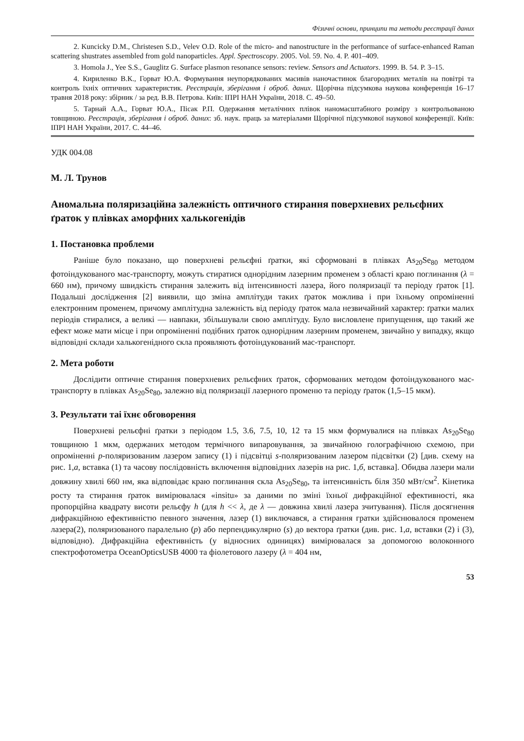Фізичні основи, принципи та методи реєстрації даних
2. Kuncicky D.M., Christesen S.D., Velev O.D. Role of the micro- and nanostructure in the performance of surface-enhanced Raman scattering shustrates assembled from gold nanoparticles. Appl. Spectroscopy. 2005. Vol. 59. No. 4. P. 401–409.
3. Homola J., Yee S.S., Gauglitz G. Surface plasmon resonance sensors: review. Sensors and Actuators. 1999. B. 54. P. 3–15.
4. Кириленко В.К., Горват Ю.А. Формування неупорядкованих масивів наночастинок благородних металів на повітрі та контроль їхніх оптичних характеристик. Реєстрація, зберігання і оброб. даних. Щорічна підсумкова наукова конференція 16–17 травня 2018 року: збірник / за ред. В.В. Петрова. Київ: ІПРІ НАН України, 2018. С. 49–50.
5. Тарнай А.А., Горват Ю.А., Пісак Р.П. Одержання металічних плівок наномасштабного розміру з контрольованою товщиною. Реєстрація, зберігання і оброб. даних: зб. наук. праць за матеріалами Щорічної підсумкової наукової конференції. Київ: ІПРІ НАН України, 2017. С. 44–46.
УДК 004.08
М. Л. Трунов
Аномальна поляризаційна залежність оптичного стирання поверхневих рельєфних ґраток у плівках аморфних халькогенідів
1. Постановка проблеми
Раніше було показано, що поверхневі рельєфні ґратки, які сформовані в плівках As<sub>20</sub>Se<sub>80</sub> методом фотоіндукованого мас-транспорту, можуть стиратися однорідним лазерним променем з області краю поглинання (λ = 660 нм), причому швидкість стирання залежить від інтенсивності лазера, його поляризації та періоду ґраток [1]. Подальші дослідження [2] виявили, що зміна амплітуди таких ґраток можлива і при їхньому опроміненні електронним променем, причому амплітудна залежність від періоду ґраток мала незвичайний характер: ґратки малих періодів стиралися, а великі — навпаки, збільшували свою амплітуду. Було висловлене припущення, що такий же ефект може мати місце і при опроміненні подібних ґраток однорідним лазерним променем, звичайно у випадку, якщо відповідні склади халькогенідного скла проявляють фотоіндукований мас-транспорт.
2. Мета роботи
Дослідити оптичне стирання поверхневих рельєфних ґраток, сформованих методом фотоіндукованого мас-транспорту в плівках As<sub>20</sub>Se<sub>80</sub>, залежно від поляризації лазерного променю та періоду ґраток (1,5–15 мкм).
3. Результати таі їхнє обговорення
Поверхневі рельєфні ґратки з періодом 1.5, 3.6, 7.5, 10, 12 та 15 мкм формувалися на плівках As<sub>20</sub>Se<sub>80</sub> товщиною 1 мкм, одержаних методом термічного випаровування, за звичайною голографічною схемою, при опроміненні p-поляризованим лазером запису (1) і підсвітці s-поляризованим лазером підсвітки (2) [див. схему на рис. 1,а, вставка (1) та часову послідовність включення відповідних лазерів на рис. 1,б, вставка]. Обидва лазери мали довжину хвилі 660 нм, яка відповідає краю поглинання скла As<sub>20</sub>Se<sub>80</sub>, та інтенсивність біля 350 мВт/см<sup>2</sup>. Кінетика росту та стирання ґраток вимірювалася «insitu» за даними по зміні їхньої дифракційної ефективності, яка пропорційна квадрату висоти рельєфу h (для h << λ, де λ — довжина хвилі лазера зчитування). Після досягнення дифракційною ефективністю певного значення, лазер (1) виключався, а стирання гратки здійснювалося променем лазера(2), поляризованого паралельно (p) або перпендикулярно (s) до вектора ґратки (див. рис. 1,а, вставки (2) і (3), відповідно). Дифракційна ефективність (у відносних одиницях) вимірювалася за допомогою волоконного спектрофотометра OceanOpticsUSB 4000 та фіолетового лазеру (λ = 404 нм,
53